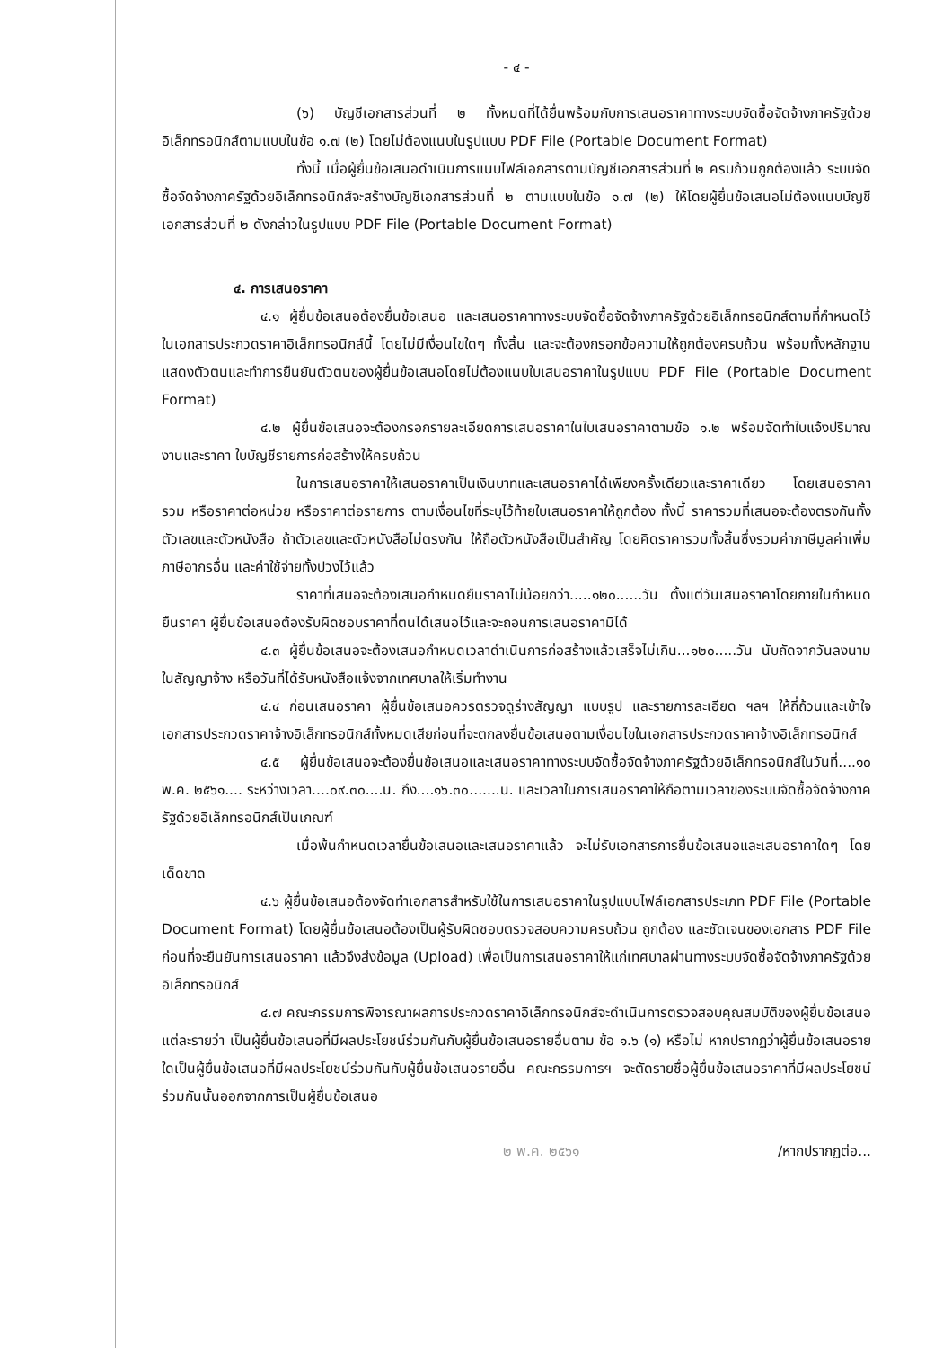- ๔ -
(๖) บัญชีเอกสารส่วนที่ ๒ ทั้งหมดที่ได้ยื่นพร้อมกับการเสนอราคาทางระบบจัดซื้อจัดจ้างภาครัฐด้วยอิเล็กทรอนิกส์ตามแบบในข้อ ๑.๗ (๒) โดยไม่ต้องแนบในรูปแบบ PDF File (Portable Document Format)
ทั้งนี้ เมื่อผู้ยื่นข้อเสนอดำเนินการแนบไฟล์เอกสารตามบัญชีเอกสารส่วนที่ ๒ ครบถ้วนถูกต้องแล้ว ระบบจัดซื้อจัดจ้างภาครัฐด้วยอิเล็กทรอนิกส์จะสร้างบัญชีเอกสารส่วนที่ ๒ ตามแบบในข้อ ๑.๗ (๒) ให้โดยผู้ยื่นข้อเสนอไม่ต้องแนบบัญชีเอกสารส่วนที่ ๒ ดังกล่าวในรูปแบบ PDF File (Portable Document Format)
๔. การเสนอราคา
๔.๑ ผู้ยื่นข้อเสนอต้องยื่นข้อเสนอ และเสนอราคาทางระบบจัดซื้อจัดจ้างภาครัฐด้วยอิเล็กทรอนิกส์ตามที่กำหนดไว้ในเอกสารประกวดราคาอิเล็กทรอนิกส์นี้ โดยไม่มีเงื่อนไขใดๆ ทั้งสิ้น และจะต้องกรอกข้อความให้ถูกต้องครบถ้วน พร้อมทั้งหลักฐานแสดงตัวตนและทำการยืนยันตัวตนของผู้ยื่นข้อเสนอโดยไม่ต้องแนบใบเสนอราคาในรูปแบบ PDF File (Portable Document Format)
๔.๒ ผู้ยื่นข้อเสนอจะต้องกรอกรายละเอียดการเสนอราคาในใบเสนอราคาตามข้อ ๑.๒ พร้อมจัดทำใบแจ้งปริมาณงานและราคา ใบบัญชีรายการก่อสร้างให้ครบถ้วน
ในการเสนอราคาให้เสนอราคาเป็นเงินบาทและเสนอราคาได้เพียงครั้งเดียวและราคาเดียว โดยเสนอราคารวม หรือราคาต่อหน่วย หรือราคาต่อรายการ ตามเงื่อนไขที่ระบุไว้ท้ายใบเสนอราคาให้ถูกต้อง ทั้งนี้ ราคารวมที่เสนอจะต้องตรงกันทั้งตัวเลขและตัวหนังสือ ถ้าตัวเลขและตัวหนังสือไม่ตรงกัน ให้ถือตัวหนังสือเป็นสำคัญ โดยคิดราคารวมทั้งสิ้นซึ่งรวมค่าภาษีมูลค่าเพิ่ม ภาษีอากรอื่น และค่าใช้จ่ายทั้งปวงไว้แล้ว
ราคาที่เสนอจะต้องเสนอกำหนดยืนราคาไม่น้อยกว่า.....๑๒๐......วัน ตั้งแต่วันเสนอราคาโดยภายในกำหนดยืนราคา ผู้ยื่นข้อเสนอต้องรับผิดชอบราคาที่ตนได้เสนอไว้และจะถอนการเสนอราคามิได้
๔.๓ ผู้ยื่นข้อเสนอจะต้องเสนอกำหนดเวลาดำเนินการก่อสร้างแล้วเสร็จไม่เกิน...๑๒๐.....วัน นับถัดจากวันลงนามในสัญญาจ้าง หรือวันที่ได้รับหนังสือแจ้งจากเทศบาลให้เริ่มทำงาน
๔.๔ ก่อนเสนอราคา ผู้ยื่นข้อเสนอควรตรวจดูร่างสัญญา แบบรูป และรายการละเอียด ฯลฯ ให้ถี่ถ้วนและเข้าใจเอกสารประกวดราคาจ้างอิเล็กทรอนิกส์ทั้งหมดเสียก่อนที่จะตกลงยื่นข้อเสนอตามเงื่อนไขในเอกสารประกวดราคาจ้างอิเล็กทรอนิกส์
๔.๕ ผู้ยื่นข้อเสนอจะต้องยื่นข้อเสนอและเสนอราคาทางระบบจัดซื้อจัดจ้างภาครัฐด้วยอิเล็กทรอนิกส์ในวันที่....๑๐ พ.ค. ๒๕๖๑.... ระหว่างเวลา....๐๙.๓๐....น. ถึง....๑๖.๓๐.......น. และเวลาในการเสนอราคาให้ถือตามเวลาของระบบจัดซื้อจัดจ้างภาครัฐด้วยอิเล็กทรอนิกส์เป็นเกณฑ์
เมื่อพ้นกำหนดเวลายื่นข้อเสนอและเสนอราคาแล้ว จะไม่รับเอกสารการยื่นข้อเสนอและเสนอราคาใดๆ โดยเด็ดขาด
๔.๖ ผู้ยื่นข้อเสนอต้องจัดทำเอกสารสำหรับใช้ในการเสนอราคาในรูปแบบไฟล์เอกสารประเภท PDF File (Portable Document Format) โดยผู้ยื่นข้อเสนอต้องเป็นผู้รับผิดชอบตรวจสอบความครบถ้วน ถูกต้อง และชัดเจนของเอกสาร PDF File ก่อนที่จะยืนยันการเสนอราคา แล้วจึงส่งข้อมูล (Upload) เพื่อเป็นการเสนอราคาให้แก่เทศบาลผ่านทางระบบจัดซื้อจัดจ้างภาครัฐด้วยอิเล็กทรอนิกส์
๔.๗ คณะกรรมการพิจารณาผลการประกวดราคาอิเล็กทรอนิกส์จะดำเนินการตรวจสอบคุณสมบัติของผู้ยื่นข้อเสนอแต่ละรายว่า เป็นผู้ยื่นข้อเสนอที่มีผลประโยชน์ร่วมกันกับผู้ยื่นข้อเสนอรายอื่นตาม ข้อ ๑.๖ (๑) หรือไม่ หากปรากฏว่าผู้ยื่นข้อเสนอรายใดเป็นผู้ยื่นข้อเสนอที่มีผลประโยชน์ร่วมกันกับผู้ยื่นข้อเสนอรายอื่น คณะกรรมการฯ จะตัดรายชื่อผู้ยื่นข้อเสนอราคาที่มีผลประโยชน์ร่วมกันนั้นออกจากการเป็นผู้ยื่นข้อเสนอ
๒ พ.ค. ๒๕๖๑ /หากปรากฏต่อ...